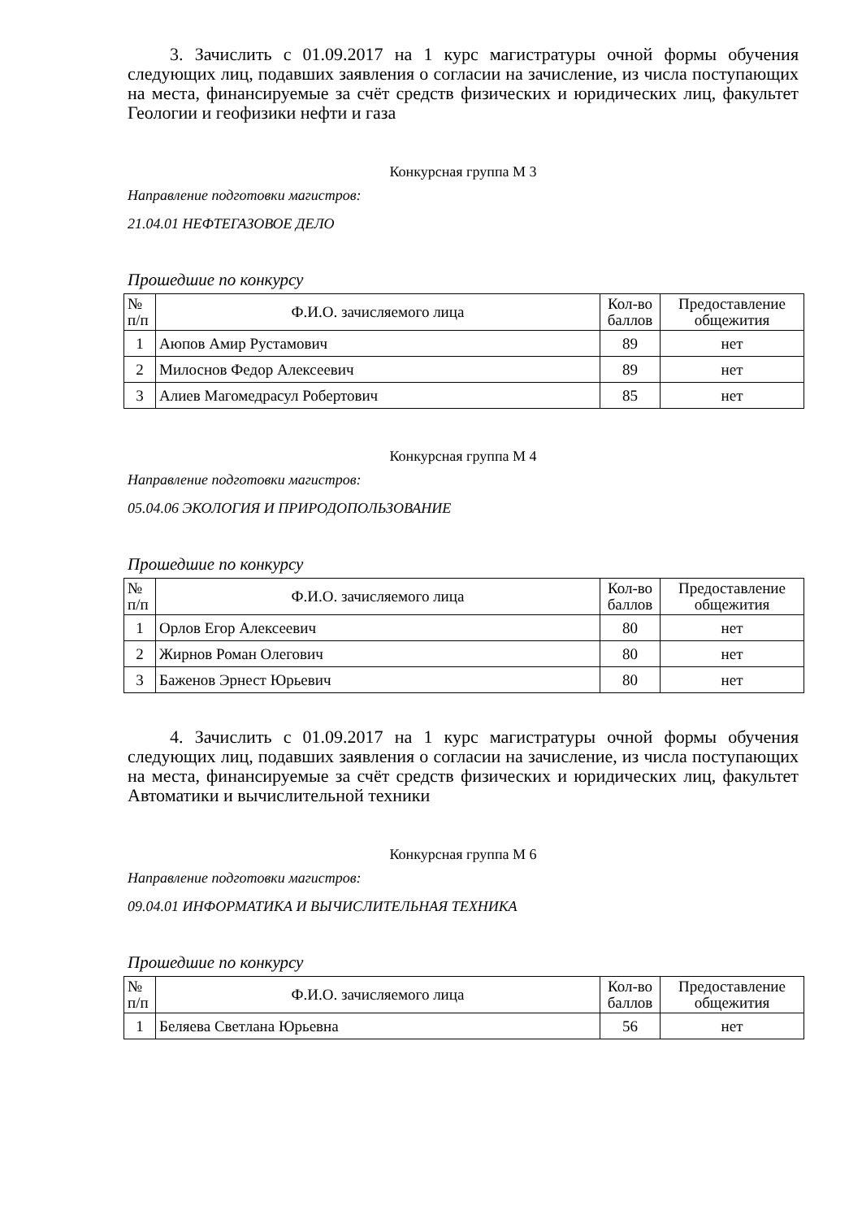3. Зачислить с 01.09.2017 на 1 курс магистратуры очной формы обучения следующих лиц, подавших заявления о согласии на зачисление, из числа поступающих на места, финансируемые за счёт средств физических и юридических лиц, факультет Геологии и геофизики нефти и газа
Конкурсная группа М 3
Направление подготовки магистров:
21.04.01 НЕФТЕГАЗОВОЕ ДЕЛО
Прошедшие по конкурсу
| № п/п | Ф.И.О. зачисляемого лица | Кол-во баллов | Предоставление общежития |
| --- | --- | --- | --- |
| 1 | Аюпов Амир Рустамович | 89 | нет |
| 2 | Милоснов Федор Алексеевич | 89 | нет |
| 3 | Алиев Магомедрасул Робертович | 85 | нет |
Конкурсная группа М 4
Направление подготовки магистров:
05.04.06 ЭКОЛОГИЯ И ПРИРОДОПОЛЬЗОВАНИЕ
Прошедшие по конкурсу
| № п/п | Ф.И.О. зачисляемого лица | Кол-во баллов | Предоставление общежития |
| --- | --- | --- | --- |
| 1 | Орлов Егор Алексеевич | 80 | нет |
| 2 | Жирнов Роман Олегович | 80 | нет |
| 3 | Баженов Эрнест Юрьевич | 80 | нет |
4. Зачислить с 01.09.2017 на 1 курс магистратуры очной формы обучения следующих лиц, подавших заявления о согласии на зачисление, из числа поступающих на места, финансируемые за счёт средств физических и юридических лиц, факультет Автоматики и вычислительной техники
Конкурсная группа М 6
Направление подготовки магистров:
09.04.01 ИНФОРМАТИКА И ВЫЧИСЛИТЕЛЬНАЯ ТЕХНИКА
Прошедшие по конкурсу
| № п/п | Ф.И.О. зачисляемого лица | Кол-во баллов | Предоставление общежития |
| --- | --- | --- | --- |
| 1 | Беляева Светлана Юрьевна | 56 | нет |